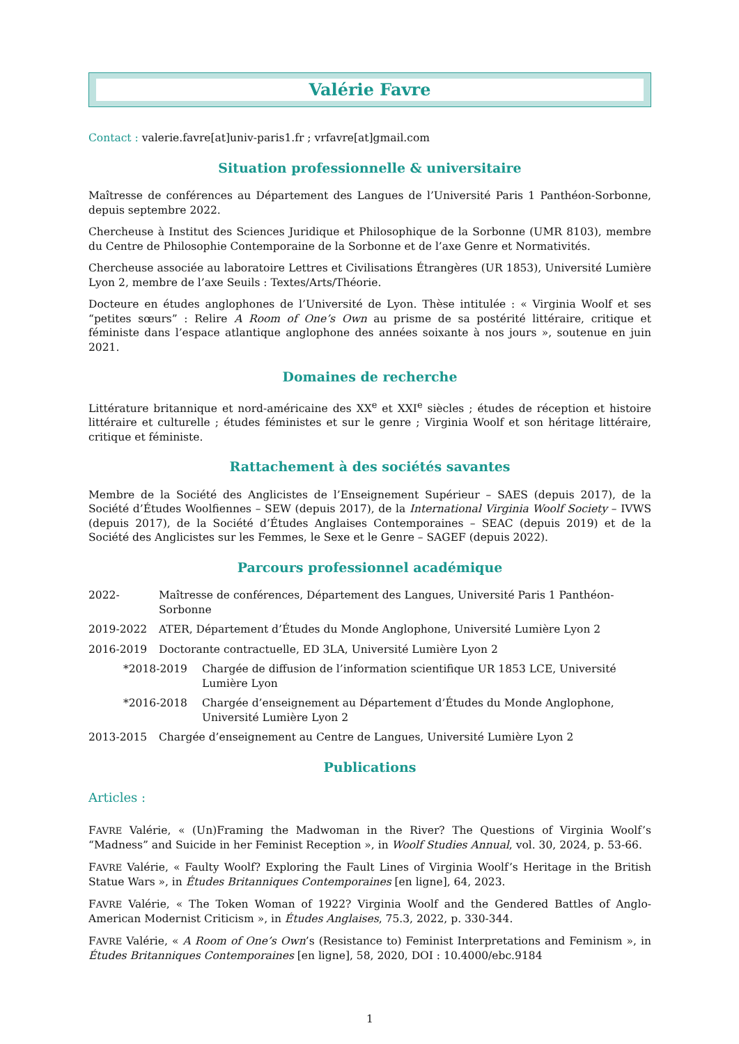Valérie Favre
Contact : valerie.favre[at]univ-paris1.fr ; vrfavre[at]gmail.com
Situation professionnelle & universitaire
Maîtresse de conférences au Département des Langues de l’Université Paris 1 Panthéon-Sorbonne, depuis septembre 2022.
Chercheuse à Institut des Sciences Juridique et Philosophique de la Sorbonne (UMR 8103), membre du Centre de Philosophie Contemporaine de la Sorbonne et de l’axe Genre et Normativités.
Chercheuse associée au laboratoire Lettres et Civilisations Étrangères (UR 1853), Université Lumière Lyon 2, membre de l’axe Seuils : Textes/Arts/Théorie.
Docteure en études anglophones de l’Université de Lyon. Thèse intitulée : « Virginia Woolf et ses “petites sœurs” : Relire A Room of One’s Own au prisme de sa postérité littéraire, critique et féministe dans l’espace atlantique anglophone des années soixante à nos jours », soutenue en juin 2021.
Domaines de recherche
Littérature britannique et nord-américaine des XX<sup>e</sup> et XXI<sup>e</sup> siècles ; études de réception et histoire littéraire et culturelle ; études féministes et sur le genre ; Virginia Woolf et son héritage littéraire, critique et féministe.
Rattachement à des sociétés savantes
Membre de la Société des Anglicistes de l’Enseignement Supérieur – SAES (depuis 2017), de la Société d’Études Woolfiennes – SEW (depuis 2017), de la International Virginia Woolf Society – IVWS (depuis 2017), de la Société d’Études Anglaises Contemporaines – SEAC (depuis 2019) et de la Société des Anglicistes sur les Femmes, le Sexe et le Genre – SAGEF (depuis 2022).
Parcours professionnel académique
2022- Maîtresse de conférences, Département des Langues, Université Paris 1 Panthéon-Sorbonne
2019-2022 ATER, Département d’Études du Monde Anglophone, Université Lumière Lyon 2
2016-2019 Doctorante contractuelle, ED 3LA, Université Lumière Lyon 2
*2018-2019 Chargée de diffusion de l’information scientifique UR 1853 LCE, Université Lumière Lyon
*2016-2018 Chargée d’enseignement au Département d’Études du Monde Anglophone, Université Lumière Lyon 2
2013-2015 Chargée d’enseignement au Centre de Langues, Université Lumière Lyon 2
Publications
Articles :
FAVRE Valérie, « (Un)Framing the Madwoman in the River? The Questions of Virginia Woolf’s “Madness” and Suicide in her Feminist Reception », in Woolf Studies Annual, vol. 30, 2024, p. 53-66.
FAVRE Valérie, « Faulty Woolf? Exploring the Fault Lines of Virginia Woolf’s Heritage in the British Statue Wars », in Études Britanniques Contemporaines [en ligne], 64, 2023.
FAVRE Valérie, « The Token Woman of 1922? Virginia Woolf and the Gendered Battles of Anglo-American Modernist Criticism », in Études Anglaises, 75.3, 2022, p. 330-344.
FAVRE Valérie, « A Room of One’s Own’s (Resistance to) Feminist Interpretations and Feminism », in Études Britanniques Contemporaines [en ligne], 58, 2020, DOI : 10.4000/ebc.9184
1